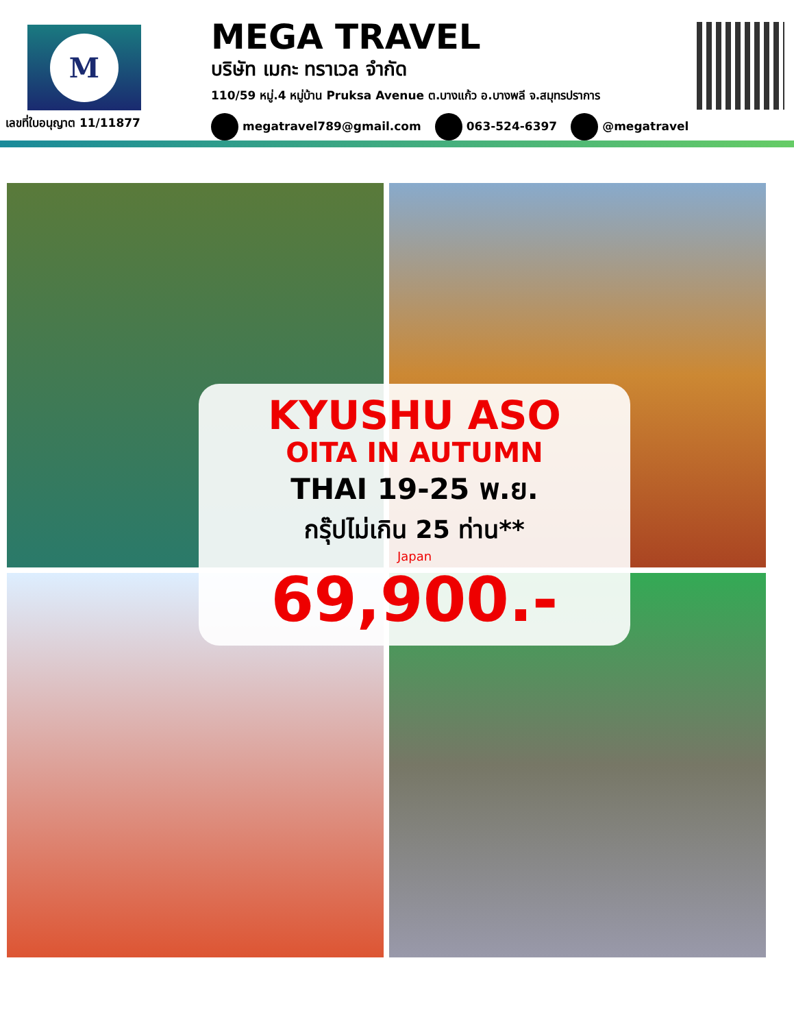M
เลขที่ใบอนุญาต 11/11877
MEGA TRAVEL
บริษัท เมกะ ทราเวล จำกัด
110/59 หมู่.4 หมู่บ้าน Pruksa Avenue ต.บางแก้ว อ.บางพลี จ.สมุทรปราการ
megatravel789@gmail.com 063-524-6397 @megatravel
KYUSHU ASO
OITA IN AUTUMN
THAI 19-25 พ.ย.
กรุ๊ปไม่เกิน 25 ท่าน**
Japan
69,900.-